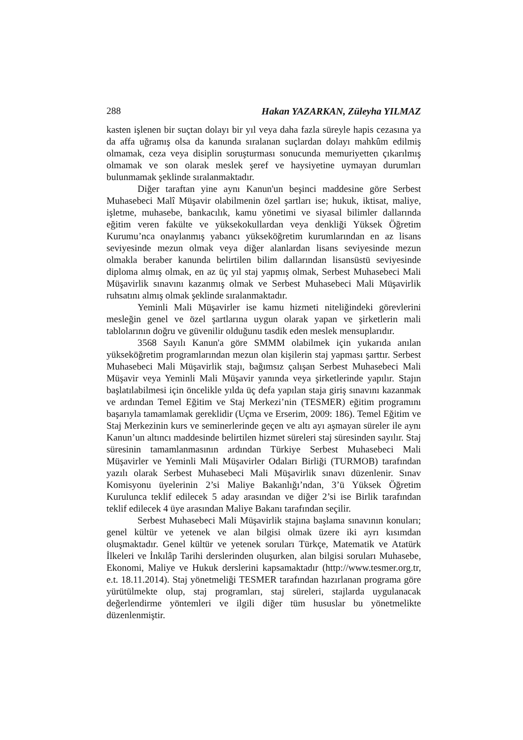288 Hakan YAZARKAN, Züleyha YILMAZ
kasten işlenen bir suçtan dolayı bir yıl veya daha fazla süreyle hapis cezasına ya da affa uğramış olsa da kanunda sıralanan suçlardan dolayı mahkûm edilmiş olmamak, ceza veya disiplin soruşturması sonucunda memuriyetten çıkarılmış olmamak ve son olarak meslek şeref ve haysiyetine uymayan durumları bulunmamak şeklinde sıralanmaktadır.
Diğer taraftan yine aynı Kanun'un beşinci maddesine göre Serbest Muhasebeci Malî Müşavir olabilmenin özel şartları ise; hukuk, iktisat, maliye, işletme, muhasebe, bankacılık, kamu yönetimi ve siyasal bilimler dallarında eğitim veren fakülte ve yüksekokullardan veya denkliği Yüksek Öğretim Kurumu’nca onaylanmış yabancı yükseköğretim kurumlarından en az lisans seviyesinde mezun olmak veya diğer alanlardan lisans seviyesinde mezun olmakla beraber kanunda belirtilen bilim dallarından lisansüstü seviyesinde diploma almış olmak, en az üç yıl staj yapmış olmak, Serbest Muhasebeci Mali Müşavirlik sınavını kazanmış olmak ve Serbest Muhasebeci Mali Müşavirlik ruhsatını almış olmak şeklinde sıralanmaktadır.
Yeminli Mali Müşavirler ise kamu hizmeti niteliğindeki görevlerini mesleğin genel ve özel şartlarına uygun olarak yapan ve şirketlerin mali tablolarının doğru ve güvenilir olduğunu tasdik eden meslek mensuplarıdır.
3568 Sayılı Kanun'a göre SMMM olabilmek için yukarıda anılan yükseköğretim programlarından mezun olan kişilerin staj yapması şarttır. Serbest Muhasebeci Mali Müşavirlik stajı, bağımsız çalışan Serbest Muhasebeci Mali Müşavir veya Yeminli Mali Müşavir yanında veya şirketlerinde yapılır. Stajın başlatılabilmesi için öncelikle yılda üç defa yapılan staja giriş sınavını kazanmak ve ardından Temel Eğitim ve Staj Merkezi’nin (TESMER) eğitim programını başarıyla tamamlamak gereklidir (Uçma ve Erserim, 2009: 186). Temel Eğitim ve Staj Merkezinin kurs ve seminerlerinde geçen ve altı ayı aşmayan süreler ile aynı Kanun’un altıncı maddesinde belirtilen hizmet süreleri staj süresinden sayılır. Staj süresinin tamamlanmasının ardından Türkiye Serbest Muhasebeci Mali Müşavirler ve Yeminli Mali Müşavirler Odaları Birliği (TURMOB) tarafından yazılı olarak Serbest Muhasebeci Mali Müşavirlik sınavı düzenlenir. Sınav Komisyonu üyelerinin 2’si Maliye Bakanlığı’ndan, 3’ü Yüksek Öğretim Kurulunca teklif edilecek 5 aday arasından ve diğer 2’si ise Birlik tarafından teklif edilecek 4 üye arasından Maliye Bakanı tarafından seçilir.
Serbest Muhasebeci Mali Müşavirlik stajına başlama sınavının konuları; genel kültür ve yetenek ve alan bilgisi olmak üzere iki ayrı kısımdan oluşmaktadır. Genel kültür ve yetenek soruları Türkçe, Matematik ve Atatürk İlkeleri ve İnkılâp Tarihi derslerinden oluşurken, alan bilgisi soruları Muhasebe, Ekonomi, Maliye ve Hukuk derslerini kapsamaktadır (http://www.tesmer.org.tr, e.t. 18.11.2014). Staj yönetmeliği TESMER tarafından hazırlanan programa göre yürütülmekte olup, staj programları, staj süreleri, stajlarda uygulanacak değerlendirme yöntemleri ve ilgili diğer tüm hususlar bu yönetmelikte düzenlenmiştir.